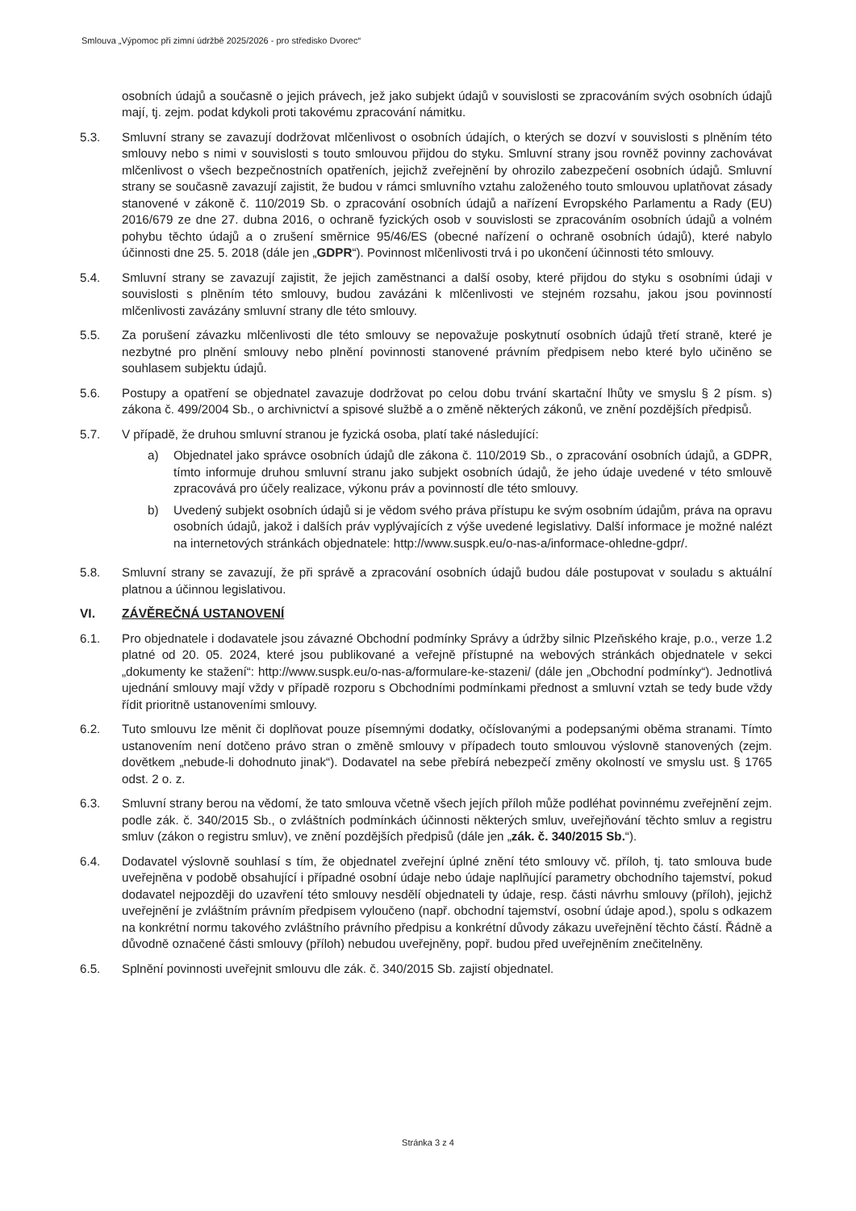Smlouva „Výpomoc při zimní údržbě 2025/2026 - pro středisko Dvorec“
osobních údajů a současně o jejich právech, jež jako subjekt údajů v souvislosti se zpracováním svých osobních údajů mají, tj. zejm. podat kdykoli proti takovému zpracování námitku.
5.3. Smluvní strany se zavazují dodržovat mlčenlivost o osobních údajích, o kterých se dozví v souvislosti s plněním této smlouvy nebo s nimi v souvislosti s touto smlouvou přijdou do styku. Smluvní strany jsou rovněž povinny zachovávat mlčenlivost o všech bezpečnostních opatřeních, jejichž zveřejnění by ohrozilo zabezpečení osobních údajů. Smluvní strany se současně zavazují zajistit, že budou v rámci smluvního vztahu založeného touto smlouvou uplatňovat zásady stanovené v zákoně č. 110/2019 Sb. o zpracování osobních údajů a nařízení Evropského Parlamentu a Rady (EU) 2016/679 ze dne 27. dubna 2016, o ochraně fyzických osob v souvislosti se zpracováním osobních údajů a volném pohybu těchto údajů a o zrušení směrnice 95/46/ES (obecné nařízení o ochraně osobních údajů), které nabylo účinnosti dne 25. 5. 2018 (dále jen „GDPR“). Povinnost mlčenlivosti trvá i po ukončení účinnosti této smlouvy.
5.4. Smluvní strany se zavazují zajistit, že jejich zaměstnanci a další osoby, které přijdou do styku s osobními údaji v souvislosti s plněním této smlouvy, budou zavázáni k mlčenlivosti ve stejném rozsahu, jakou jsou povinností mlčenlivosti zavázány smluvní strany dle této smlouvy.
5.5. Za porušení závazku mlčenlivosti dle této smlouvy se nepovažuje poskytnutí osobních údajů třetí straně, které je nezbytné pro plnění smlouvy nebo plnění povinnosti stanovené právním předpisem nebo které bylo učiněno se souhlasem subjektu údajů.
5.6. Postupy a opatření se objednatel zavazuje dodržovat po celou dobu trvání skartační lhůty ve smyslu § 2 písm. s) zákona č. 499/2004 Sb., o archivnictví a spisové službě a o změně některých zákonů, ve znění pozdějších předpisů.
5.7. V případě, že druhou smluvní stranou je fyzická osoba, platí také následující:
a) Objednatel jako správce osobních údajů dle zákona č. 110/2019 Sb., o zpracování osobních údajů, a GDPR, tímto informuje druhou smluvní stranu jako subjekt osobních údajů, že jeho údaje uvedené v této smlouvě zpracovává pro účely realizace, výkonu práv a povinností dle této smlouvy.
b) Uvedený subjekt osobních údajů si je vědom svého práva přístupu ke svým osobním údajům, práva na opravu osobních údajů, jakož i dalších práv vyplývajících z výše uvedené legislativy. Další informace je možné nalézt na internetových stránkách objednatele: http://www.suspk.eu/o-nas-a/informace-ohledne-gdpr/.
5.8. Smluvní strany se zavazují, že při správě a zpracování osobních údajů budou dále postupovat v souladu s aktuální platnou a účinnou legislativou.
VI. ZÁVĚREČNÁ USTANOVENÍ
6.1. Pro objednatele i dodavatele jsou závazné Obchodní podmínky Správy a údržby silnic Plzeňského kraje, p.o., verze 1.2 platné od 20. 05. 2024, které jsou publikované a veřejně přístupné na webových stránkách objednatele v sekci „dokumenty ke stažení“: http://www.suspk.eu/o-nas-a/formulare-ke-stazeni/ (dále jen „Obchodní podmínky“). Jednotlivá ujednání smlouvy mají vždy v případě rozporu s Obchodními podmínkami přednost a smluvní vztah se tedy bude vždy řídit prioritně ustanoveními smlouvy.
6.2. Tuto smlouvu lze měnit či doplňovat pouze písemnými dodatky, očíslovanými a podepsanými oběma stranami. Tímto ustanovením není dotčeno právo stran o změně smlouvy v případech touto smlouvou výslovně stanovených (zejm. dovětkem „nebude-li dohodnuto jinak“). Dodavatel na sebe přebírá nebezpečí změny okolností ve smyslu ust. § 1765 odst. 2 o. z.
6.3. Smluvní strany berou na vědomí, že tato smlouva včetně všech jejích příloh může podléhat povinnému zveřejnění zejm. podle zák. č. 340/2015 Sb., o zvláštních podmínkách účinnosti některých smluv, uveřejňování těchto smluv a registru smluv (zákon o registru smluv), ve znění pozdějších předpisů (dále jen „zák. č. 340/2015 Sb.“).
6.4. Dodavatel výslovně souhlasí s tím, že objednatel zveřejní úplné znění této smlouvy vč. příloh, tj. tato smlouva bude uveřejněna v podobě obsahující i případné osobní údaje nebo údaje naplňující parametry obchodního tajemství, pokud dodavatel nejpozději do uzavření této smlouvy nesdělí objednateli ty údaje, resp. části návrhu smlouvy (příloh), jejichž uveřejnění je zvláštním právním předpisem vyloučeno (např. obchodní tajemství, osobní údaje apod.), spolu s odkazem na konkrétní normu takového zvláštního právního předpisu a konkrétní důvody zákazu uveřejnění těchto částí. Řádně a důvodně označené části smlouvy (příloh) nebudou uveřejněny, popř. budou před uveřejněním znečitelněny.
6.5. Splnění povinnosti uveřejnit smlouvu dle zák. č. 340/2015 Sb. zajistí objednatel.
Stránka 3 z 4